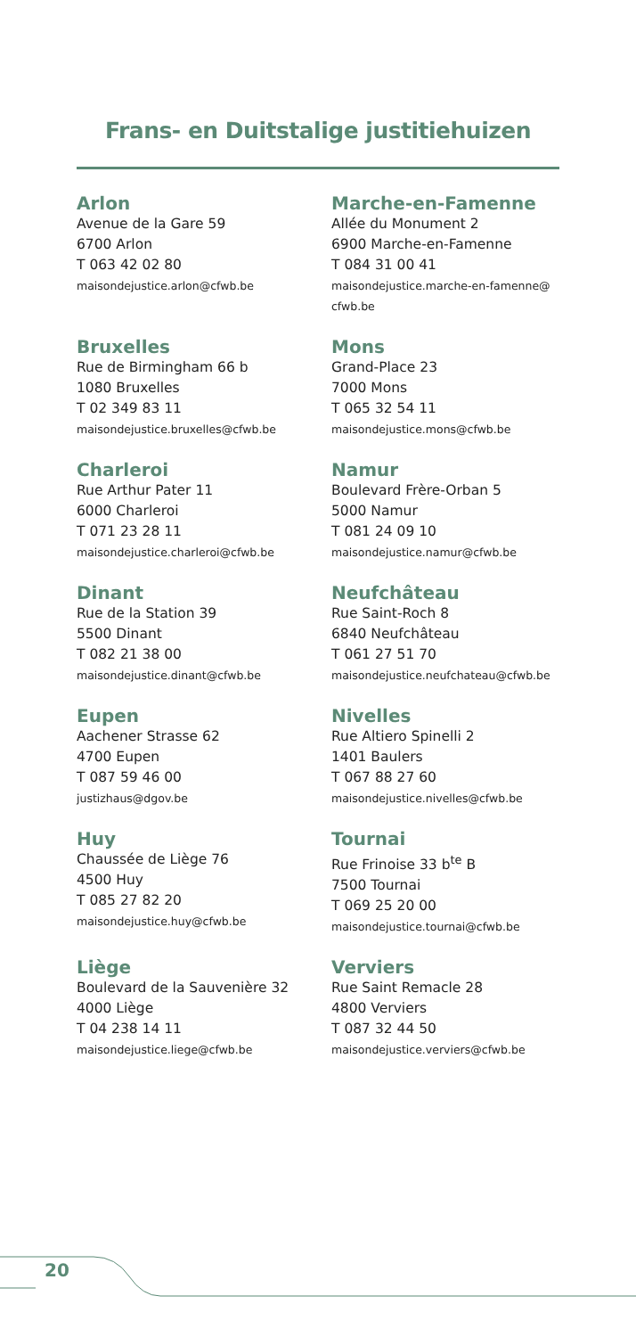Frans- en Duitstalige justitiehuizen
Arlon
Avenue de la Gare 59
6700 Arlon
T 063 42 02 80
maisondejustice.arlon@cfwb.be
Marche-en-Famenne
Allée du Monument 2
6900 Marche-en-Famenne
T 084 31 00 41
maisondejustice.marche-en-famenne@ cfwb.be
Bruxelles
Rue de Birmingham 66 b
1080 Bruxelles
T 02 349 83 11
maisondejustice.bruxelles@cfwb.be
Mons
Grand-Place 23
7000 Mons
T 065 32 54 11
maisondejustice.mons@cfwb.be
Charleroi
Rue Arthur Pater 11
6000 Charleroi
T 071 23 28 11
maisondejustice.charleroi@cfwb.be
Namur
Boulevard Frère-Orban 5
5000 Namur
T 081 24 09 10
maisondejustice.namur@cfwb.be
Dinant
Rue de la Station 39
5500 Dinant
T 082 21 38 00
maisondejustice.dinant@cfwb.be
Neufchâteau
Rue Saint-Roch 8
6840 Neufchâteau
T 061 27 51 70
maisondejustice.neufchateau@cfwb.be
Eupen
Aachener Strasse 62
4700 Eupen
T 087 59 46 00
justizhaus@dgov.be
Nivelles
Rue Altiero Spinelli 2
1401 Baulers
T 067 88 27 60
maisondejustice.nivelles@cfwb.be
Huy
Chaussée de Liège 76
4500 Huy
T 085 27 82 20
maisondejustice.huy@cfwb.be
Tournai
Rue Frinoise 33 b<sup>te</sup> B
7500 Tournai
T 069 25 20 00
maisondejustice.tournai@cfwb.be
Liège
Boulevard de la Sauvenière 32
4000 Liège
T 04 238 14 11
maisondejustice.liege@cfwb.be
Verviers
Rue Saint Remacle 28
4800 Verviers
T 087 32 44 50
maisondejustice.verviers@cfwb.be
20